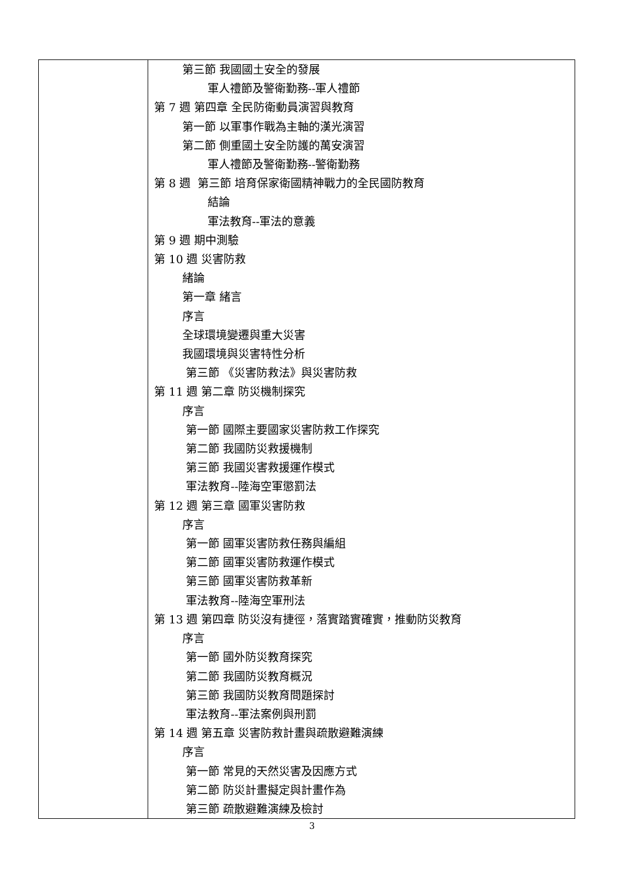| | 第三節 我國國土安全的發展 軍人禮節及警衛勤務--軍人禮節 第 7 週 第四章 全民防衛動員演習與教育 第一節 以軍事作戰為主軸的漢光演習 第二節 側重國土安全防護的萬安演習 軍人禮節及警衛勤務--警衛勤務 第 8 週 第三節 培育保家衛國精神戰力的全民國防教育 結論 軍法教育--軍法的意義 第 9 週 期中測驗 第 10 週 災害防救 緒論 第一章 緒言 序言 全球環境變遷與重大災害 我國環境與災害特性分析 第三節 《災害防救法》與災害防救 第 11 週 第二章 防災機制探究 序言 第一節 國際主要國家災害防救工作探究 第二節 我國防災救援機制 第三節 我國災害救援運作模式 軍法教育--陸海空軍懲罰法 第 12 週 第三章 國軍災害防救 序言 第一節 國軍災害防救任務與編組 第二節 國軍災害防救運作模式 第三節 國軍災害防救革新 軍法教育--陸海空軍刑法 第 13 週 第四章 防災沒有捷徑，落實踏實確實，推動防災教育 序言 第一節 國外防災教育探究 第二節 我國防災教育概況 第三節 我國防災教育問題探討 軍法教育--軍法案例與刑罰 第 14 週 第五章 災害防救計畫與疏散避難演練 序言 第一節 常見的天然災害及因應方式 第二節 防災計畫擬定與計畫作為 第三節 疏散避難演練及檢討 |
3